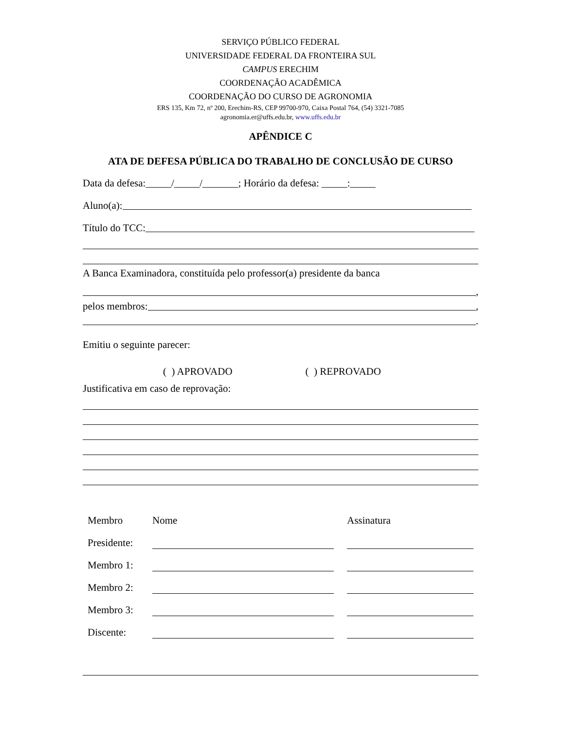SERVIÇO PÚBLICO FEDERAL
UNIVERSIDADE FEDERAL DA FRONTEIRA SUL
CAMPUS ERECHIM
COORDENAÇÃO ACADÊMICA
COORDENAÇÃO DO CURSO DE AGRONOMIA
ERS 135, Km 72, nº 200, Erechim-RS, CEP 99700-970, Caixa Postal 764, (54) 3321-7085
agronomia.er@uffs.edu.br, www.uffs.edu.br
APÊNDICE C
ATA DE DEFESA PÚBLICA DO TRABALHO DE CONCLUSÃO DE CURSO
Data da defesa:_____/_____/_______; Horário da defesa: _____:_____
Aluno(a):
Título do TCC:
A Banca Examinadora, constituída pelo professor(a) presidente da banca
,
pelos membros: ,
.
Emitiu o seguinte parecer:
( ) APROVADO ( ) REPROVADO
Justificativa em caso de reprovação:
| Membro | Nome | | Assinatura |
| Presidente: | | | |
| Membro 1: | | | |
| Membro 2: | | | |
| Membro 3: | | | |
| Discente: | | | |